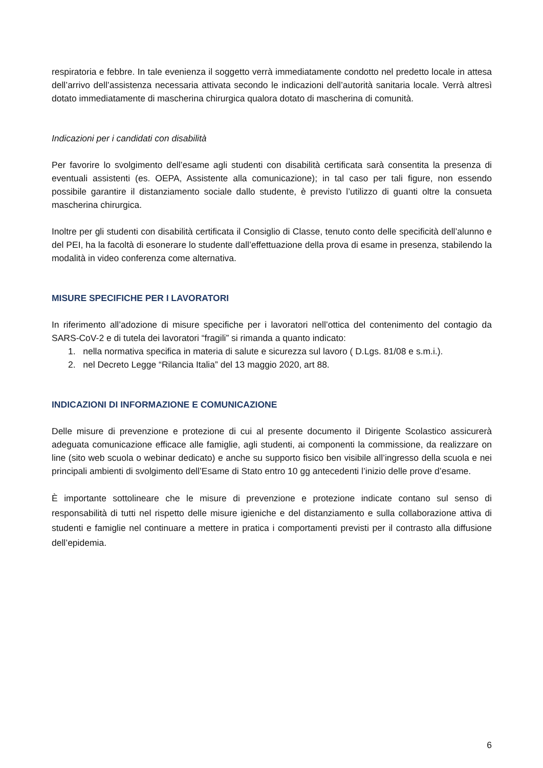respiratoria e febbre. In tale evenienza il soggetto verrà immediatamente condotto nel predetto locale in attesa dell’arrivo dell’assistenza necessaria attivata secondo le indicazioni dell’autorità sanitaria locale. Verrà altresì dotato immediatamente di mascherina chirurgica qualora dotato di mascherina di comunità.
Indicazioni per i candidati con disabilità
Per favorire lo svolgimento dell’esame agli studenti con disabilità certificata sarà consentita la presenza di eventuali assistenti (es. OEPA, Assistente alla comunicazione); in tal caso per tali figure, non essendo possibile garantire il distanziamento sociale dallo studente, è previsto l’utilizzo di guanti oltre la consueta mascherina chirurgica.
Inoltre per gli studenti con disabilità certificata il Consiglio di Classe, tenuto conto delle specificità dell’alunno e del PEI, ha la facoltà di esonerare lo studente dall’effettuazione della prova di esame in presenza, stabilendo la modalità in video conferenza come alternativa.
MISURE SPECIFICHE PER I LAVORATORI
In riferimento all’adozione di misure specifiche per i lavoratori nell’ottica del contenimento del contagio da SARS-CoV-2 e di tutela dei lavoratori “fragili” si rimanda a quanto indicato:
1. nella normativa specifica in materia di salute e sicurezza sul lavoro ( D.Lgs. 81/08 e s.m.i.).
2. nel Decreto Legge “Rilancia Italia” del 13 maggio 2020, art 88.
INDICAZIONI DI INFORMAZIONE E COMUNICAZIONE
Delle misure di prevenzione e protezione di cui al presente documento il Dirigente Scolastico assicurerà adeguata comunicazione efficace alle famiglie, agli studenti, ai componenti la commissione, da realizzare on line (sito web scuola o webinar dedicato) e anche su supporto fisico ben visibile all’ingresso della scuola e nei principali ambienti di svolgimento dell’Esame di Stato entro 10 gg antecedenti l’inizio delle prove d’esame.
È importante sottolineare che le misure di prevenzione e protezione indicate contano sul senso di responsabilità di tutti nel rispetto delle misure igieniche e del distanziamento e sulla collaborazione attiva di studenti e famiglie nel continuare a mettere in pratica i comportamenti previsti per il contrasto alla diffusione dell’epidemia.
6